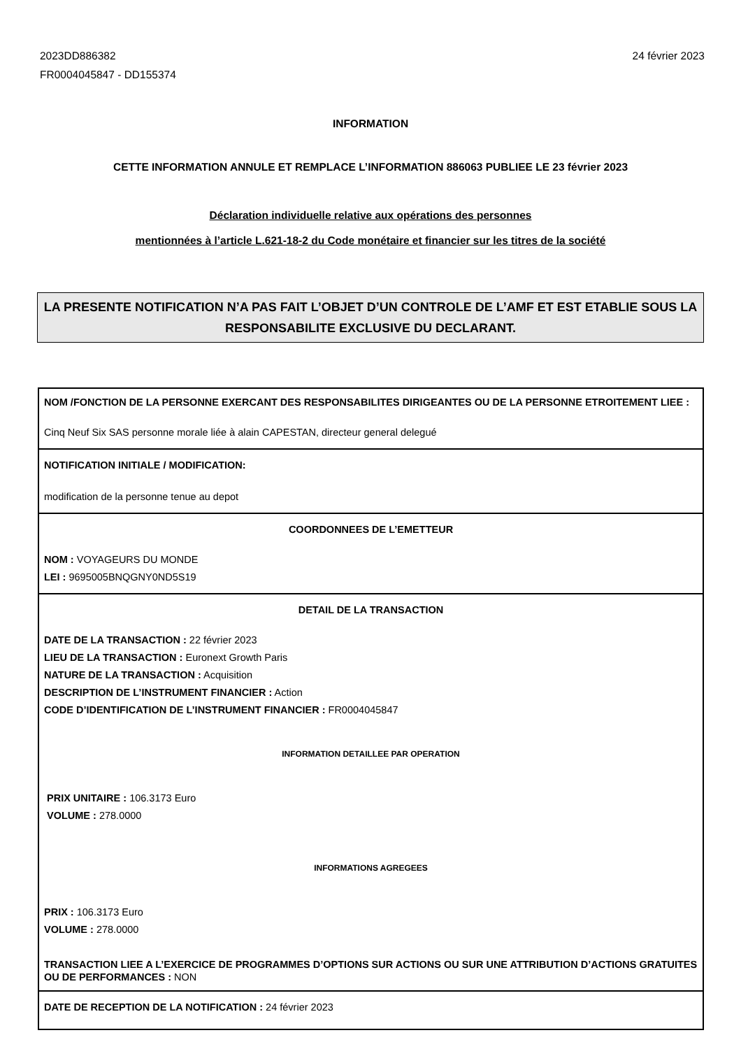2023DD886382
FR0004045847 - DD155374
24 février 2023
INFORMATION
CETTE INFORMATION ANNULE ET REMPLACE L’INFORMATION 886063 PUBLIEE LE 23 février 2023
Déclaration individuelle relative aux opérations des personnes
mentionnées à l’article L.621-18-2 du Code monétaire et financier sur les titres de la société
LA PRESENTE NOTIFICATION N’A PAS FAIT L’OBJET D’UN CONTROLE DE L’AMF ET EST ETABLIE SOUS LA RESPONSABILITE EXCLUSIVE DU DECLARANT.
NOM /FONCTION DE LA PERSONNE EXERCANT DES RESPONSABILITES DIRIGEANTES OU DE LA PERSONNE ETROITEMENT LIEE :
Cinq Neuf Six SAS personne morale liée à alain CAPESTAN, directeur general delegué
NOTIFICATION INITIALE / MODIFICATION:
modification de la personne tenue au depot
COORDONNEES DE L’EMETTEUR
NOM : VOYAGEURS DU MONDE
LEI : 9695005BNQGNY0ND5S19
DETAIL DE LA TRANSACTION
DATE DE LA TRANSACTION : 22 février 2023
LIEU DE LA TRANSACTION : Euronext Growth Paris
NATURE DE LA TRANSACTION : Acquisition
DESCRIPTION DE L’INSTRUMENT FINANCIER : Action
CODE D’IDENTIFICATION DE L’INSTRUMENT FINANCIER : FR0004045847
INFORMATION DETAILLEE PAR OPERATION
PRIX UNITAIRE : 106.3173 Euro
VOLUME : 278.0000
INFORMATIONS AGREGEES
PRIX : 106.3173 Euro
VOLUME : 278.0000
TRANSACTION LIEE A L’EXERCICE DE PROGRAMMES D’OPTIONS SUR ACTIONS OU SUR UNE ATTRIBUTION D’ACTIONS GRATUITES OU DE PERFORMANCES : NON
DATE DE RECEPTION DE LA NOTIFICATION : 24 février 2023